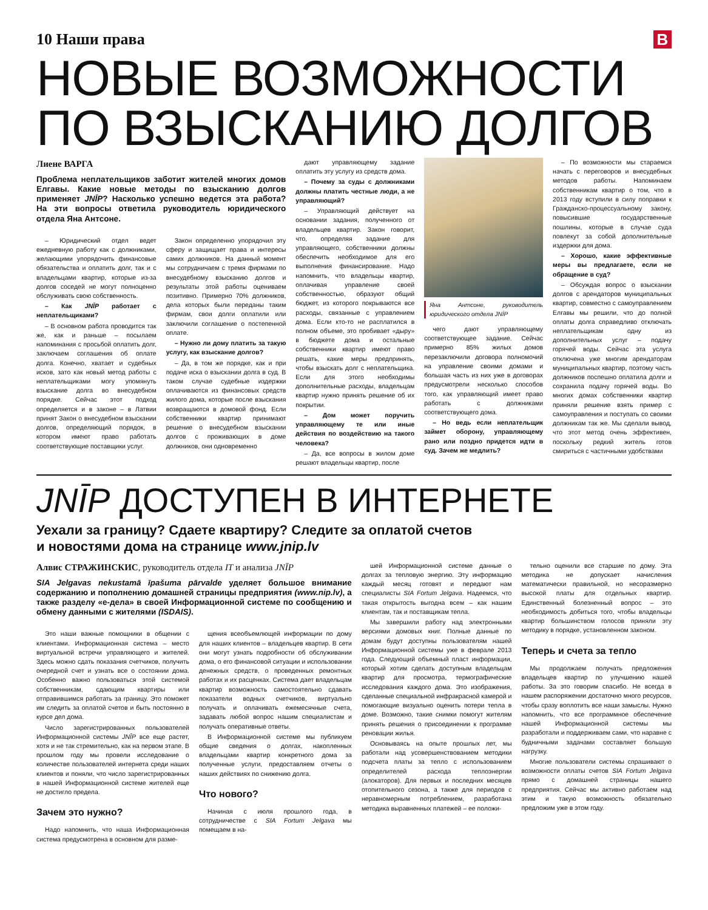10 Наши права B
НОВЫЕ ВОЗМОЖНОСТИ ПО ВЗЫСКАНИЮ ДОЛГОВ
Лиене ВАРГА
Проблема неплательщиков заботит жителей многих домов Елгавы. Какие новые методы по взысканию долгов применяет JNĪP? Насколько успешно ведется эта работа? На эти вопросы ответила руководитель юридического отдела Яна Антсоне.
– Юридический отдел ведет ежедневную работу как с должниками, желающими упорядочить финансовые обязательства и оплатить долг, так и с владельцами квартир, которые из-за долгов соседей не могут полноценно обслуживать свою собственность.
– Как JNĪP работает с неплательщиками?
– В основном работа проводится так же, как и раньше – посылаем напоминания с просьбой оплатить долг, заключаем соглашения об оплате долга. Конечно, хватает и судебных исков, зато как новый метод работы с неплательщиками могу упомянуть взыскание долга во внесудебном порядке. Сейчас этот подход определяется и в законе – в Латвии принят Закон о внесудебном взыскании долгов, определяющий порядок, в котором имеют право работать соответствующие поставщики услуг.
Закон определенно упорядочил эту сферу и защищает права и интересы самих должников. На данный момент мы сотрудничаем с тремя фирмами по внесудебному взысканию долгов и результаты этой работы оцениваем позитивно. Примерно 70% должников, дела которых были переданы таким фирмам, свои долги оплатили или заключили соглашение о постепенной оплате.
– Нужно ли дому платить за такую услугу, как взыскание долгов?
– Да, в том же порядке, как и при подаче иска о взыскании долга в суд. В таком случае судебные издержки оплачиваются из финансовых средств жилого дома, которые после взыскания возвращаются в домовой фонд. Если собственники квартир принимают решение о внесудебном взыскании долгов с проживающих в доме должников, они одновременно
дают управляющему задание оплатить эту услугу из средств дома.
– Почему за суды с должниками должны платить честные люди, а не управляющий?
– Управляющий действует на основании задания, полученного от владельцев квартир. Закон говорит, что, определяя задание для управляющего, собственники должны обеспечить необходимое для его выполнения финансирование. Надо напомнить, что владельцы квартир, оплачивая управление своей собственностью, образуют общий бюджет, из которого покрываются все расходы, связанные с управлением дома. Если кто-то не расплатился в полном объеме, это пробивает «дыру» в бюджете дома и остальные собственники квартир имеют право решать, какие меры предпринять, чтобы взыскать долг с неплательщика. Если для этого необходимы дополнительные расходы, владельцам квартир нужно принять решение об их покрытии.
– Дом может поручить управляющему те или иные действия по воздействию на такого человека?
– Да, все вопросы в жилом доме решают владельцы квартир, после
Яна Антсоне, руководитель юридического отдела JNĪP
чего дают управляющему соответствующее задание. Сейчас примерно 85% жилых домов перезаключили договора полномочий на управление своими домами и большая часть из них уже в договорах предусмотрели несколько способов того, как управляющий имеет право работать с должниками соответствующего дома.
– Но ведь если неплательщик займет оборону, управляющему рано или поздно придется идти в суд. Зачем же медлить?
– По возможности мы стараемся начать с переговоров и внесудебных методов работы. Напоминаем собственникам квартир о том, что в 2013 году вступили в силу поправки к Гражданско-процессуальному закону, повысившие государственные пошлины, которые в случае суда повлекут за собой дополнительные издержки для дома.
– Хорошо, какие эффективные меры вы предлагаете, если не обращение в суд?
– Обсуждая вопрос о взыскании долгов с арендаторов муниципальных квартир, совместно с самоуправлением Елгавы мы решили, что до полной оплаты долга справедливо отключать неплательщикам одну из дополнительных услуг – подачу горячей воды. Сейчас эта услуга отключена уже многим арендаторам муниципальных квартир, поэтому часть должников поспешно оплатила долги и сохранила подачу горячей воды. Во многих домах собственники квартир приняли решение взять пример с самоуправления и поступать со своими должникам так же. Мы сделали вывод, что этот метод очень эффективен, поскольку редкий житель готов смириться с частичными удобствами
JNĪP ДОСТУПЕН В ИНТЕРНЕТЕ
Уехали за границу? Сдаете квартиру? Следите за оплатой счетов
и новостями дома на странице www.jnip.lv
Алвис СТРАЖИНСКИС, руководитель отдела IT и анализа JNĪP
SIA Jelgavas nekustamā īpašuma pārvalde уделяет большое внимание содержанию и пополнению домашней страницы предприятия (www.nip.lv), а также разделу «е-дела» в своей Информационной системе по сообщению и обмену данными с жителями (ISDAIS).
Это наши важные помощники в общении с клиентами. Информационная система – место виртуальной встречи управляющего и жителей. Здесь можно сдать показания счетчиков, получить очередной счет и узнать все о состоянии дома. Особенно важно пользоваться этой системой собственникам, сдающим квартиры или отправившимся работать за границу. Это поможет им следить за оплатой счетов и быть постоянно в курсе дел дома.
Число зарегистрированных пользователей Информационной системы JNĪP все еще растет, хотя и не так стремительно, как на первом этапе. В прошлом году мы провели исследование о количестве пользователей интернета среди наших клиентов и поняли, что число зарегистрированных в нашей Информационной системе жителей еще не достигло предела.
Зачем это нужно?
Надо напомнить, что наша Информационная система предусмотрена в основном для разме-
щения всеобъемлющей информации по дому для наших клиентов – владельцев квартир. В сети они могут узнать подробности об обслуживании дома, о его финансовой ситуации и использовании денежных средств, о проведенных ремонтных работах и их расценках. Система дает владельцам квартир возможность самостоятельно сдавать показатели водных счетчиков, виртуально получать и оплачивать ежемесячные счета, задавать любой вопрос нашим специалистам и получать оперативные ответы.
В Информационной системе мы публикуем общие сведения о долгах, накопленных владельцами квартир конкретного дома за полученные услуги, предоставляем отчеты о наших действиях по снижению долга.
Что нового?
Начиная с июля прошлого года, в сотрудничестве с SIA Fortum Jelgava мы помещаем в на-
шей Информационной системе данные о долгах за тепловую энергию. Эту информацию каждый месяц готовят и передают нам специалисты SIA Fortum Jelgava. Надеемся, что такая открытость выгодна всем – как нашим клиентам, так и поставщикам тепла.
Мы завершили работу над электронными версиями домовых книг. Полные данные по домам будут доступны пользователям нашей Информационной системы уже в феврале 2013 года. Следующий объемный пласт информации, который хотим сделать доступным владельцам квартир для просмотра, термографические исследования каждого дома. Это изображения, сделанные специальной инфракрасной камерой и помогающие визуально оценить потери тепла в доме. Возможно, такие снимки помогут жителям принять решения о присоединении к программе реновации жилья.
Основываясь на опыте прошлых лет, мы работали над усовершенствованием методики подсчета платы за тепло с использованием определителей расхода теплоэнергии (алокаторов). Для первых и последних месяцев отопительного сезона, а также для периодов с неравномерным потреблением, разработана методика выравненных платежей – ее положи-
тельно оценили все старшие по дому. Эта методика не допускает начисления математически правильной, но несоразмерно высокой платы для отдельных квартир. Единственный болезненный вопрос – это необходимость добиться того, чтобы владельцы квартир большинством голосов приняли эту методику в порядке, установленном законом.
Теперь и счета за тепло
Мы продолжаем получать предложения владельцев квартир по улучшению нашей работы. За это говорим спасибо. Не всегда в нашем распоряжении достаточно много ресурсов, чтобы сразу воплотить все наши замыслы. Нужно напомнить, что все программное обеспечение нашей Информационной системы мы разработали и поддерживаем сами, что наравне с будничными задачами составляет большую нагрузку.
Многие пользователи системы спрашивают о возможности оплаты счетов SIA Fortum Jelgava прямо с домашней страницы нашего предприятия. Сейчас мы активно работаем над этим и такую возможность обязательно предложим уже в этом году.